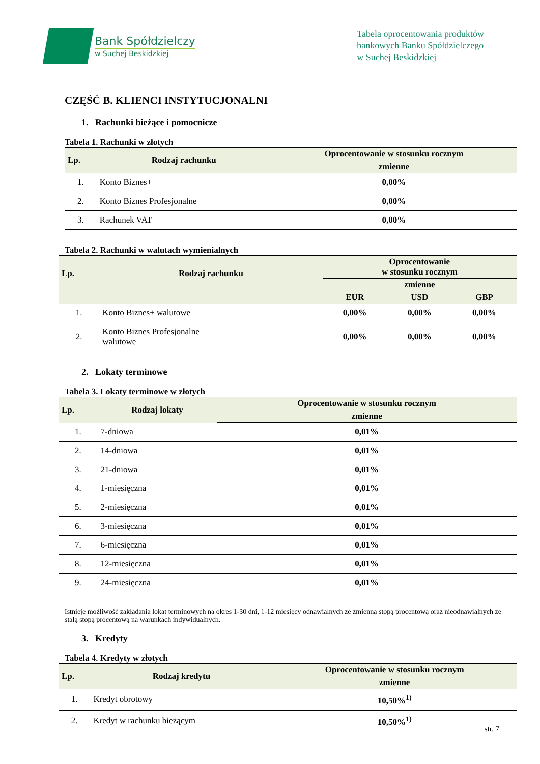Bank Spółdzielczy
w Suchej Beskidzkiej
Tabela oprocentowania produktów
bankowych Banku Spółdzielczego
w Suchej Beskidzkiej
CZĘŚĆ B. KLIENCI INSTYTUCJONALNI
1. Rachunki bieżące i pomocnicze
Tabela 1. Rachunki w złotych
| Lp. | Rodzaj rachunku | Oprocentowanie w stosunku rocznym |
| --- | --- | --- |
| | | zmienne |
| 1. | Konto Biznes+ | 0,00% |
| 2. | Konto Biznes Profesjonalne | 0,00% |
| 3. | Rachunek VAT | 0,00% |
Tabela 2. Rachunki w walutach wymienialnych
| Lp. | Rodzaj rachunku | Oprocentowanie w stosunku rocznym | | |
| --- | --- | --- | --- | --- |
| | | zmienne | | |
| | | EUR | USD | GBP |
| 1. | Konto Biznes+ walutowe | 0,00% | 0,00% | 0,00% |
| 2. | Konto Biznes Profesjonalne walutowe | 0,00% | 0,00% | 0,00% |
2. Lokaty terminowe
Tabela 3. Lokaty terminowe w złotych
| Lp. | Rodzaj lokaty | Oprocentowanie w stosunku rocznym |
| --- | --- | --- |
| | | zmienne |
| 1. | 7-dniowa | 0,01% |
| 2. | 14-dniowa | 0,01% |
| 3. | 21-dniowa | 0,01% |
| 4. | 1-miesięczna | 0,01% |
| 5. | 2-miesięczna | 0,01% |
| 6. | 3-miesięczna | 0,01% |
| 7. | 6-miesięczna | 0,01% |
| 8. | 12-miesięczna | 0,01% |
| 9. | 24-miesięczna | 0,01% |
Istnieje możliwość zakładania lokat terminowych na okres 1-30 dni, 1-12 miesięcy odnawialnych ze zmienną stopą procentową oraz nieodnawialnych ze stałą stopą procentową na warunkach indywidualnych.
3. Kredyty
Tabela 4. Kredyty w złotych
| Lp. | Rodzaj kredytu | Oprocentowanie w stosunku rocznym |
| --- | --- | --- |
| | | zmienne |
| 1. | Kredyt obrotowy | 10,50%<sup>1)</sup> |
| 2. | Kredyt w rachunku bieżącym | 10,50%<sup>1)</sup> |
str. 7